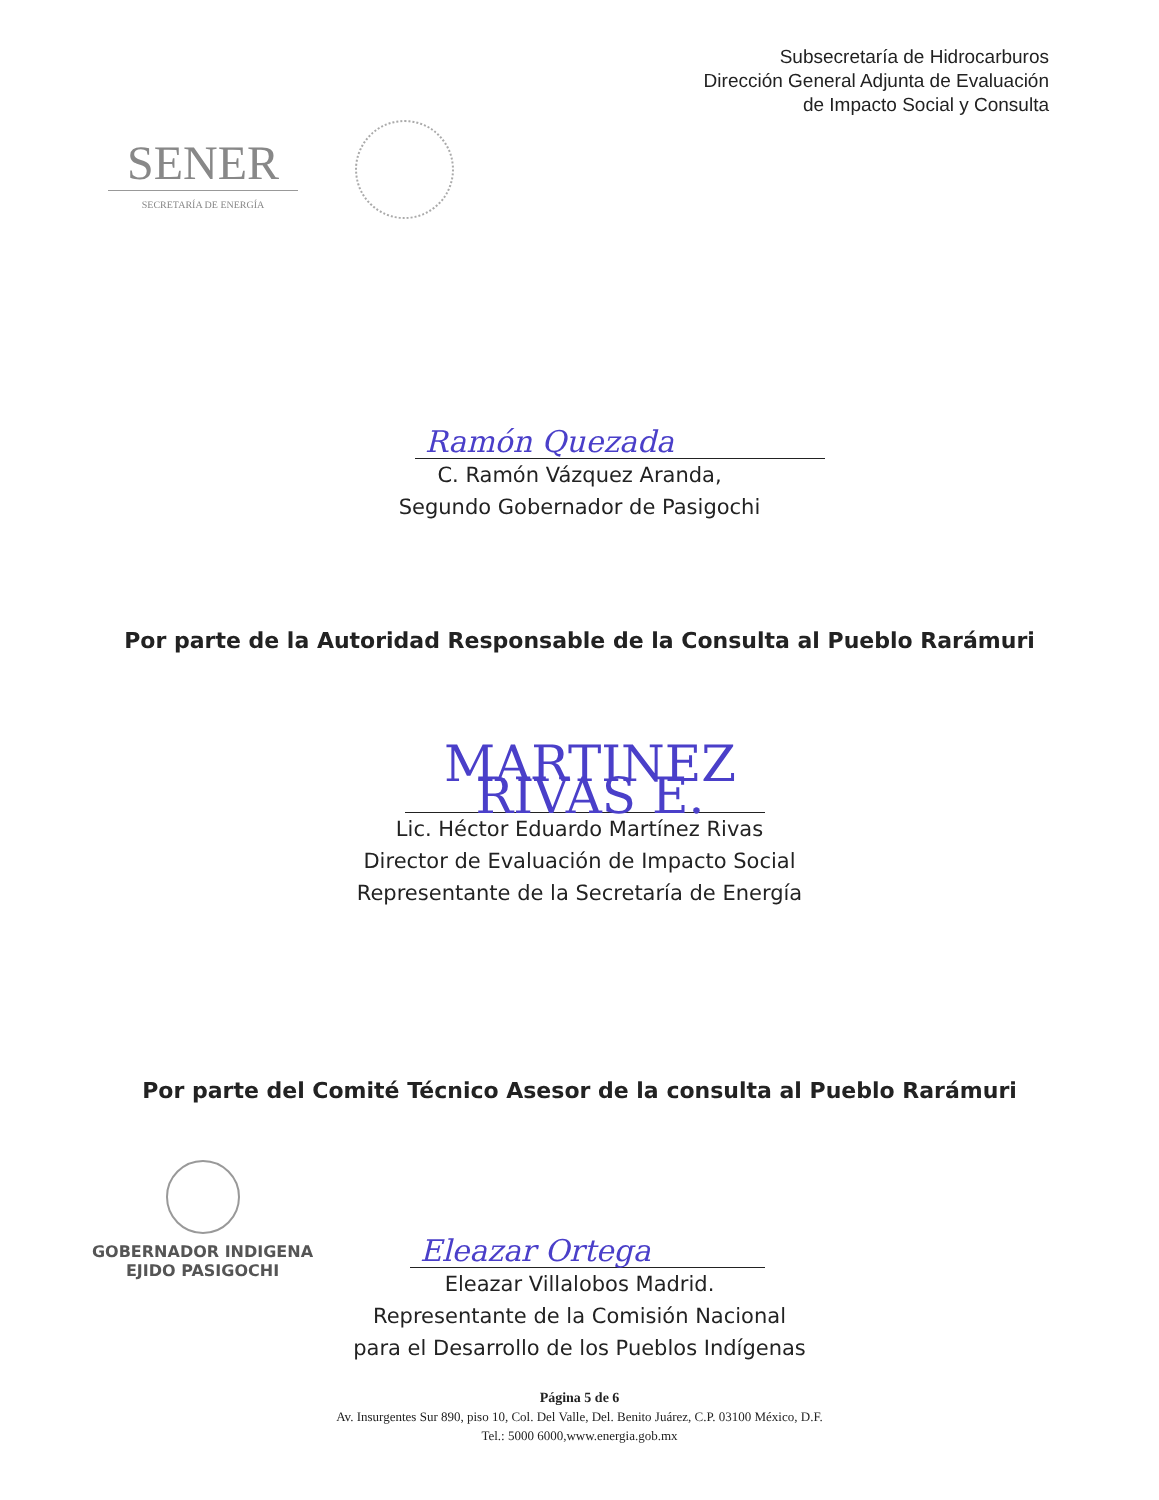Subsecretaría de Hidrocarburos
Dirección General Adjunta de Evaluación
de Impacto Social y Consulta
SENER
SECRETARÍA DE ENERGÍA
Ramón Quezada
C. Ramón Vázquez Aranda,
Segundo Gobernador de Pasigochi
Por parte de la Autoridad Responsable de la Consulta al Pueblo Rarámuri
MARTINEZ RIVAS E.
Lic. Héctor Eduardo Martínez Rivas
Director de Evaluación de Impacto Social
Representante de la Secretaría de Energía
Por parte del Comité Técnico Asesor de la consulta al Pueblo Rarámuri
GOBERNADOR INDIGENA
EJIDO PASIGOCHI
Eleazar Ortega
Eleazar Villalobos Madrid.
Representante de la Comisión Nacional
para el Desarrollo de los Pueblos Indígenas
Página 5 de 6
Av. Insurgentes Sur 890, piso 10, Col. Del Valle, Del. Benito Juárez, C.P. 03100 México, D.F.
Tel.: 5000 6000,www.energia.gob.mx